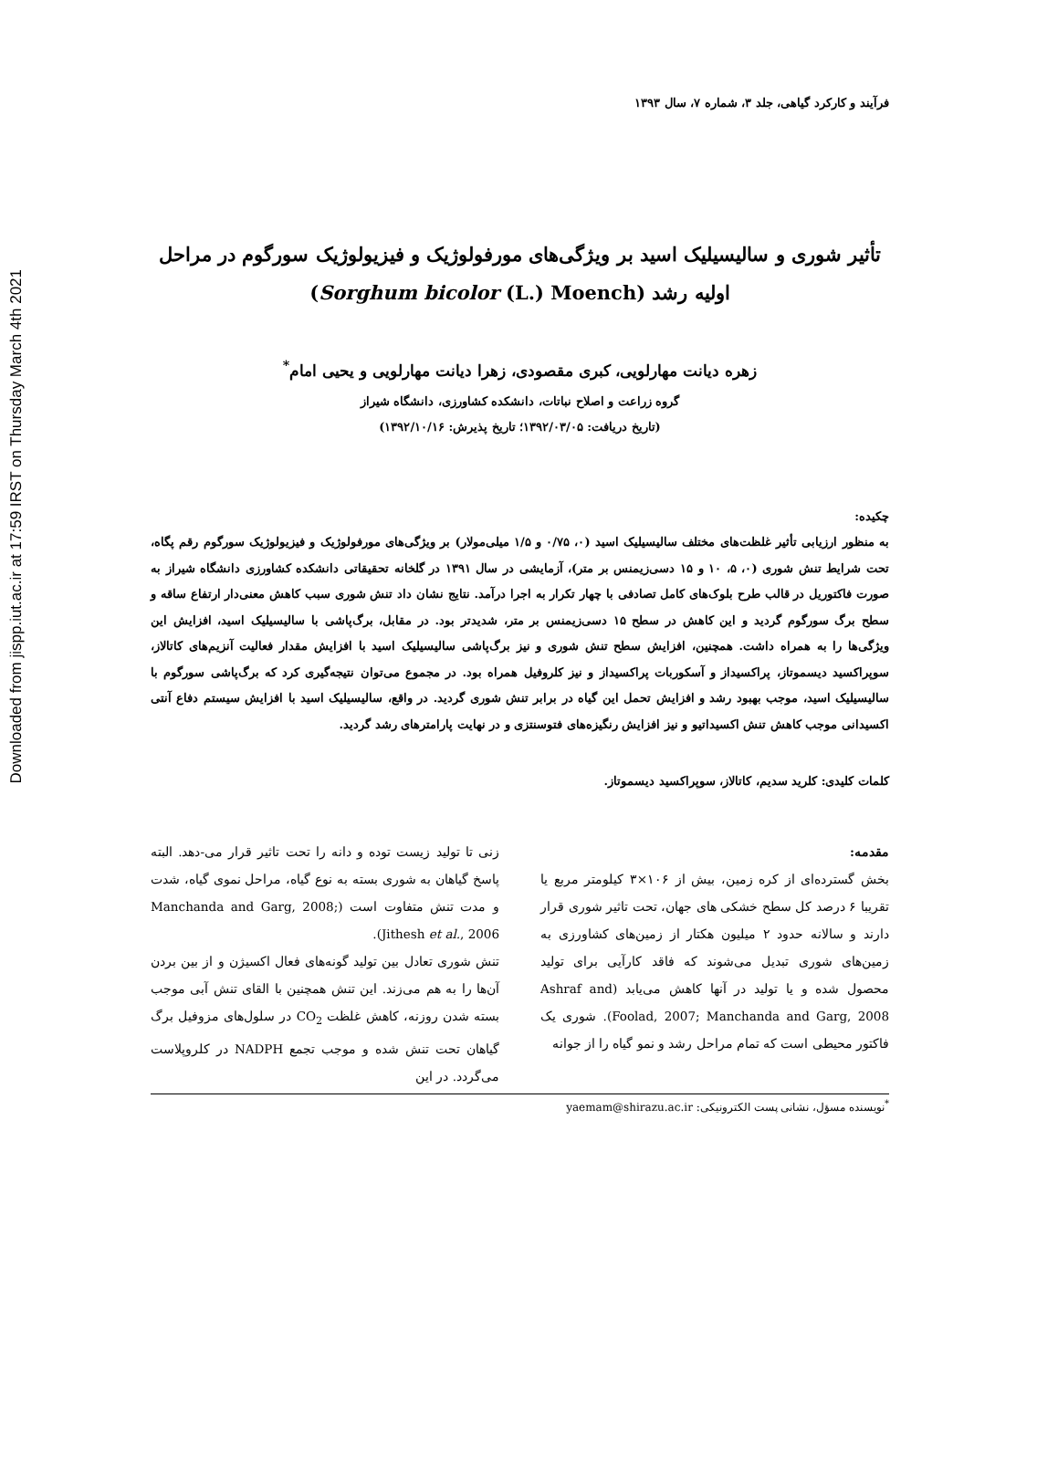Downloaded from jispp.iut.ac.ir at 17:59 IRST on Thursday March 4th 2021
فرآیند و کارکرد گیاهی، جلد ۳، شماره ۷، سال ۱۳۹۳
تأثیر شوری و سالیسیلیک اسید بر ویژگی‌های مورفولوژیک و فیزیولوژیک سورگوم در مراحل اولیه رشد (Sorghum bicolor (L.) Moench)
زهره دیانت مهارلویی، کبری مقصودی، زهرا دیانت مهارلویی و یحیی امام<sup>*</sup>
گروه زراعت و اصلاح نباتات، دانشکده کشاورزی، دانشگاه شیراز
(تاریخ دریافت: ۱۳۹۲/۰۳/۰۵؛ تاریخ پذیرش: ۱۳۹۲/۱۰/۱۶)
چکیده:
به منظور ارزیابی تأثیر غلظت‌های مختلف سالیسیلیک اسید (۰، ۰/۷۵ و ۱/۵ میلی‌مولار) بر ویژگی‌های مورفولوژیک و فیزیولوژیک سورگوم رقم پگاه، تحت شرایط تنش شوری (۰، ۵، ۱۰ و ۱۵ دسی‌زیمنس بر متر)، آزمایشی در سال ۱۳۹۱ در گلخانه تحقیقاتی دانشکده کشاورزی دانشگاه شیراز به صورت فاکتوریل در قالب طرح بلوک‌های کامل تصادفی با چهار تکرار به اجرا درآمد. نتایج نشان داد تنش شوری سبب کاهش معنی‌دار ارتفاع ساقه و سطح برگ سورگوم گردید و این کاهش در سطح ۱۵ دسی‌زیمنس بر متر، شدیدتر بود. در مقابل، برگ‌پاشی با سالیسیلیک اسید، افزایش این ویژگی‌ها را به همراه داشت. همچنین، افزایش سطح تنش شوری و نیز برگ‌پاشی سالیسیلیک اسید با افزایش مقدار فعالیت آنزیم‌های کاتالاز، سوپراکسید دیسموتاز، پراکسیداز و آسکوربات پراکسیداز و نیز کلروفیل همراه بود. در مجموع می‌توان نتیجه‌گیری کرد که برگ‌پاشی سورگوم با سالیسیلیک اسید، موجب بهبود رشد و افزایش تحمل این گیاه در برابر تنش شوری گردید. در واقع، سالیسیلیک اسید با افزایش سیستم دفاع آنتی اکسیدانی موجب کاهش تنش اکسیداتیو و نیز افزایش رنگیزه‌های فتوسنتزی و در نهایت پارامترهای رشد گردید.
کلمات کلیدی: کلرید سدیم، کاتالاز، سوپراکسید دیسموتاز.
مقدمه:
بخش گسترده‌ای از کره زمین، بیش از ۱۰۶×۳ کیلومتر مربع یا تقریبا ۶ درصد کل سطح خشکی های جهان، تحت تاثیر شوری قرار دارند و سالانه حدود ۲ میلیون هکتار از زمین‌های کشاورزی به زمین‌های شوری تبدیل می‌شوند که فاقد کارآیی برای تولید محصول شده و یا تولید در آنها کاهش می‌یابد (Ashraf and Foolad, 2007; Manchanda and Garg, 2008). شوری یک فاکتور محیطی است که تمام مراحل رشد و نمو گیاه را از جوانه
زنی تا تولید زیست توده و دانه را تحت تاثیر قرار می-دهد. البته پاسخ گیاهان به شوری بسته به نوع گیاه، مراحل نموی گیاه، شدت و مدت تنش متفاوت است (Manchanda and Garg, 2008; Jithesh et al., 2006).
تنش شوری تعادل بین تولید گونه‌های فعال اکسیژن و از بین بردن آن‌ها را به هم می‌زند. این تنش همچنین با القای تنش آبی موجب بسته شدن روزنه، کاهش غلظت CO<sub>2</sub> در سلول‌های مزوفیل برگ گیاهان تحت تنش شده و موجب تجمع NADPH در کلروپلاست می‌گردد. در این
<sup>*</sup> نویسنده مسؤل، نشانی پست الکترونیکی: yaemam@shirazu.ac.ir